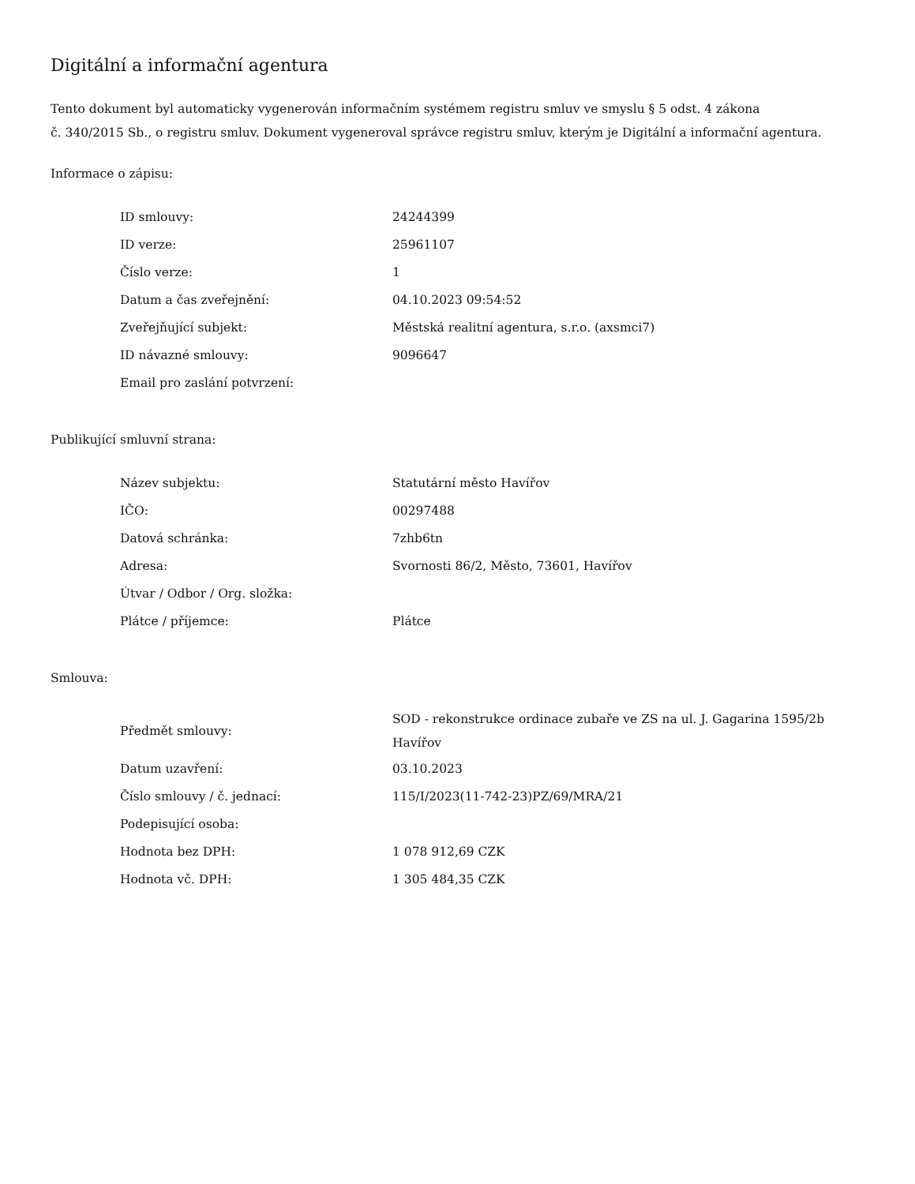Digitální a informační agentura
Tento dokument byl automaticky vygenerován informačním systémem registru smluv ve smyslu § 5 odst. 4 zákona
č. 340/2015 Sb., o registru smluv. Dokument vygeneroval správce registru smluv, kterým je Digitální a informační agentura.
Informace o zápisu:
| ID smlouvy: | 24244399 |
| ID verze: | 25961107 |
| Číslo verze: | 1 |
| Datum a čas zveřejnění: | 04.10.2023 09:54:52 |
| Zveřejňující subjekt: | Městská realitní agentura, s.r.o. (axsmci7) |
| ID návazné smlouvy: | 9096647 |
| Email pro zaslání potvrzení: | |
Publikující smluvní strana:
| Název subjektu: | Statutární město Havířov |
| IČO: | 00297488 |
| Datová schránka: | 7zhb6tn |
| Adresa: | Svornosti 86/2, Město, 73601, Havířov |
| Útvar / Odbor / Org. složka: | |
| Plátce / příjemce: | Plátce |
Smlouva:
| Předmět smlouvy: | SOD - rekonstrukce ordinace zubaře ve ZS na ul. J. Gagarina 1595/2b Havířov |
| Datum uzavření: | 03.10.2023 |
| Číslo smlouvy / č. jednací: | 115/I/2023(11-742-23)PZ/69/MRA/21 |
| Podepisující osoba: | |
| Hodnota bez DPH: | 1 078 912,69 CZK |
| Hodnota vč. DPH: | 1 305 484,35 CZK |